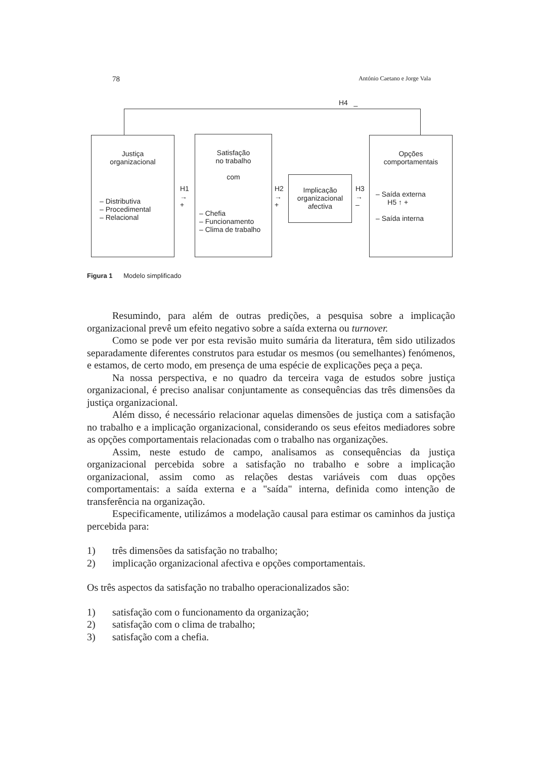78 António Caetano e Jorge Vala
H4 _
Justiça
organizacional
– Distributiva
– Procedimental
– Relacional
H1
→
+
Satisfação
no trabalho
com
– Chefia
– Funcionamento
– Clima de trabalho
H2
→
+
Implicação
organizacional
afectiva
H3
→
–
Opções
comportamentais
– Saída externa
H5 ↑ +
– Saída interna
Figura 1 Modelo simplificado
Resumindo, para além de outras predições, a pesquisa sobre a implicação organizacional prevê um efeito negativo sobre a saída externa ou turnover.
Como se pode ver por esta revisão muito sumária da literatura, têm sido utilizados separadamente diferentes construtos para estudar os mesmos (ou semelhantes) fenómenos, e estamos, de certo modo, em presença de uma espécie de explicações peça a peça.
Na nossa perspectiva, e no quadro da terceira vaga de estudos sobre justiça organizacional, é preciso analisar conjuntamente as consequências das três dimensões da justiça organizacional.
Além disso, é necessário relacionar aquelas dimensões de justiça com a satisfação no trabalho e a implicação organizacional, considerando os seus efeitos mediadores sobre as opções comportamentais relacionadas com o trabalho nas organizações.
Assim, neste estudo de campo, analisamos as consequências da justiça organizacional percebida sobre a satisfação no trabalho e sobre a implicação organizacional, assim como as relações destas variáveis com duas opções comportamentais: a saída externa e a "saída" interna, definida como intenção de transferência na organização.
Especificamente, utilizámos a modelação causal para estimar os caminhos da justiça percebida para:
1) três dimensões da satisfação no trabalho;
2) implicação organizacional afectiva e opções comportamentais.
Os três aspectos da satisfação no trabalho operacionalizados são:
1) satisfação com o funcionamento da organização;
2) satisfação com o clima de trabalho;
3) satisfação com a chefia.